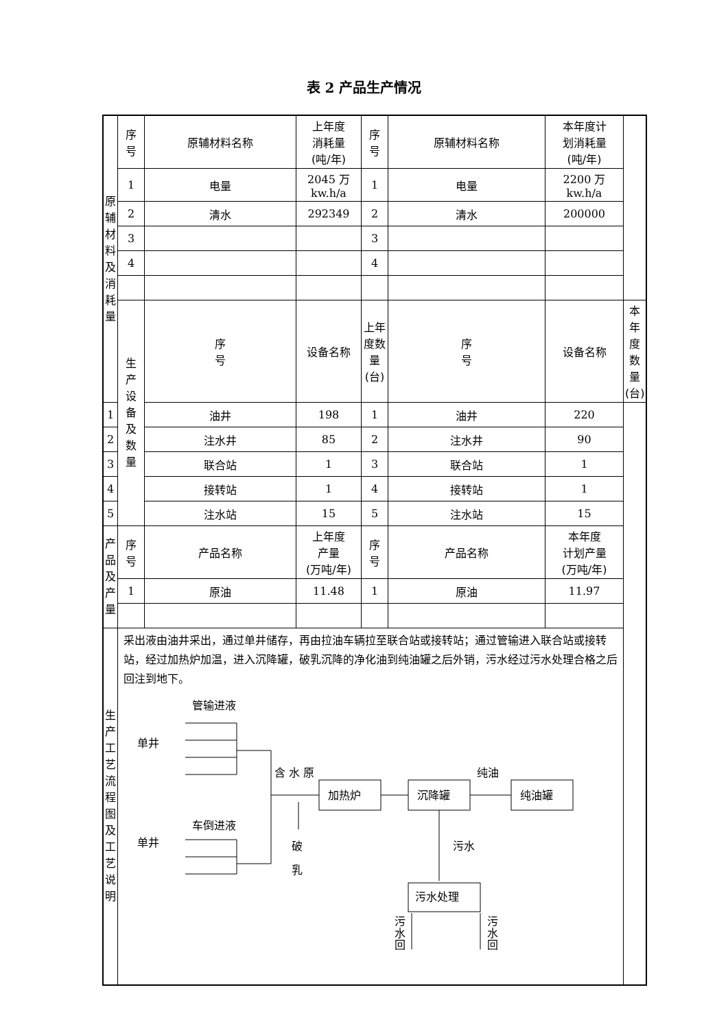表 2 产品生产情况
| 原 辅 材 料 及 消 耗 量 | 序 号 | 原辅材料名称 | 上年度 消耗量 (吨/年) | 序 号 | 原辅材料名称 | 本年度计 划消耗量 (吨/年) | |
| | 1 | 电量 | 2045 万 kw.h/a | 1 | 电量 | 2200 万 kw.h/a | |
| | 2 | 清水 | 292349 | 2 | 清水 | 200000 | |
| | 3 | | | 3 | | | |
| | 4 | | | 4 | | | |
| | 生 产 设 备 及 数 量 | 序 号 | 设备名称 | 上年度数量 (台) | 序 号 | 设备名称 | 本年度数量 (台) |
| 1 | | 油井 | 198 | 1 | 油井 | 220 | |
| 2 | | 注水井 | 85 | 2 | 注水井 | 90 | |
| 3 | | 联合站 | 1 | 3 | 联合站 | 1 | |
| 4 | | 接转站 | 1 | 4 | 接转站 | 1 | |
| 5 | | 注水站 | 15 | 5 | 注水站 | 15 | |
| 产 品 及 产 量 | 序 号 | 产品名称 | 上年度 产量 (万吨/年) | 序 号 | 产品名称 | 本年度 计划产量 (万吨/年) | |
| | 1 | 原油 | 11.48 | 1 | 原油 | 11.97 | |
| 生 产 工 艺 流 程 图 及 工 艺 说 明 | 采出液由油井采出，通过单井储存，再由拉油车辆拉至联合站或接转站；通过管输进入联合站或接转站，经过加热炉加温，进入沉降罐，破乳沉降的净化油到纯油罐之后外销，污水经过污水处理合格之后回注到地下。 管输进液 单井 含 水 原 加热炉 沉降罐 纯油罐 纯油 车倒进液 单井 破 乳 污水 污水处理 污 水 回 污 水 回 | | | | | | |